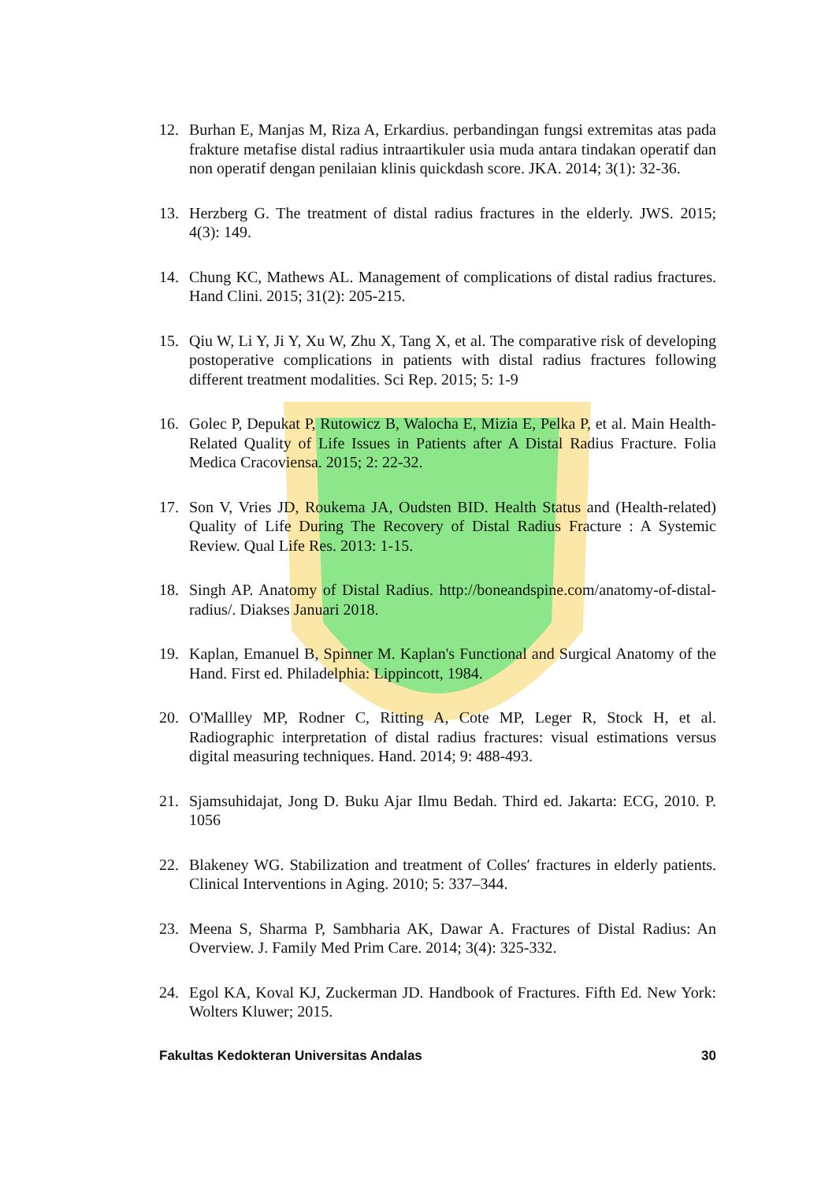12. Burhan E, Manjas M, Riza A, Erkardius. perbandingan fungsi extremitas atas pada frakture metafise distal radius intraartikuler usia muda antara tindakan operatif dan non operatif dengan penilaian klinis quickdash score. JKA. 2014; 3(1): 32-36.
13. Herzberg G. The treatment of distal radius fractures in the elderly. JWS. 2015; 4(3): 149.
14. Chung KC, Mathews AL. Management of complications of distal radius fractures. Hand Clini. 2015; 31(2): 205-215.
15. Qiu W, Li Y, Ji Y, Xu W, Zhu X, Tang X, et al. The comparative risk of developing postoperative complications in patients with distal radius fractures following different treatment modalities. Sci Rep. 2015; 5: 1-9
16. Golec P, Depukat P, Rutowicz B, Walocha E, Mizia E, Pelka P, et al. Main Health-Related Quality of Life Issues in Patients after A Distal Radius Fracture. Folia Medica Cracoviensa. 2015; 2: 22-32.
17. Son V, Vries JD, Roukema JA, Oudsten BID. Health Status and (Health-related) Quality of Life During The Recovery of Distal Radius Fracture : A Systemic Review. Qual Life Res. 2013: 1-15.
18. Singh AP. Anatomy of Distal Radius. http://boneandspine.com/anatomy-of-distal-radius/. Diakses Januari 2018.
19. Kaplan, Emanuel B, Spinner M. Kaplan's Functional and Surgical Anatomy of the Hand. First ed. Philadelphia: Lippincott, 1984.
20. O'Mallley MP, Rodner C, Ritting A, Cote MP, Leger R, Stock H, et al. Radiographic interpretation of distal radius fractures: visual estimations versus digital measuring techniques. Hand. 2014; 9: 488-493.
21. Sjamsuhidajat, Jong D. Buku Ajar Ilmu Bedah. Third ed. Jakarta: ECG, 2010. P. 1056
22. Blakeney WG. Stabilization and treatment of Colles′ fractures in elderly patients. Clinical Interventions in Aging. 2010; 5: 337–344.
23. Meena S, Sharma P, Sambharia AK, Dawar A. Fractures of Distal Radius: An Overview. J. Family Med Prim Care. 2014; 3(4): 325-332.
24. Egol KA, Koval KJ, Zuckerman JD. Handbook of Fractures. Fifth Ed. New York: Wolters Kluwer; 2015.
Fakultas Kedokteran Universitas Andalas 30